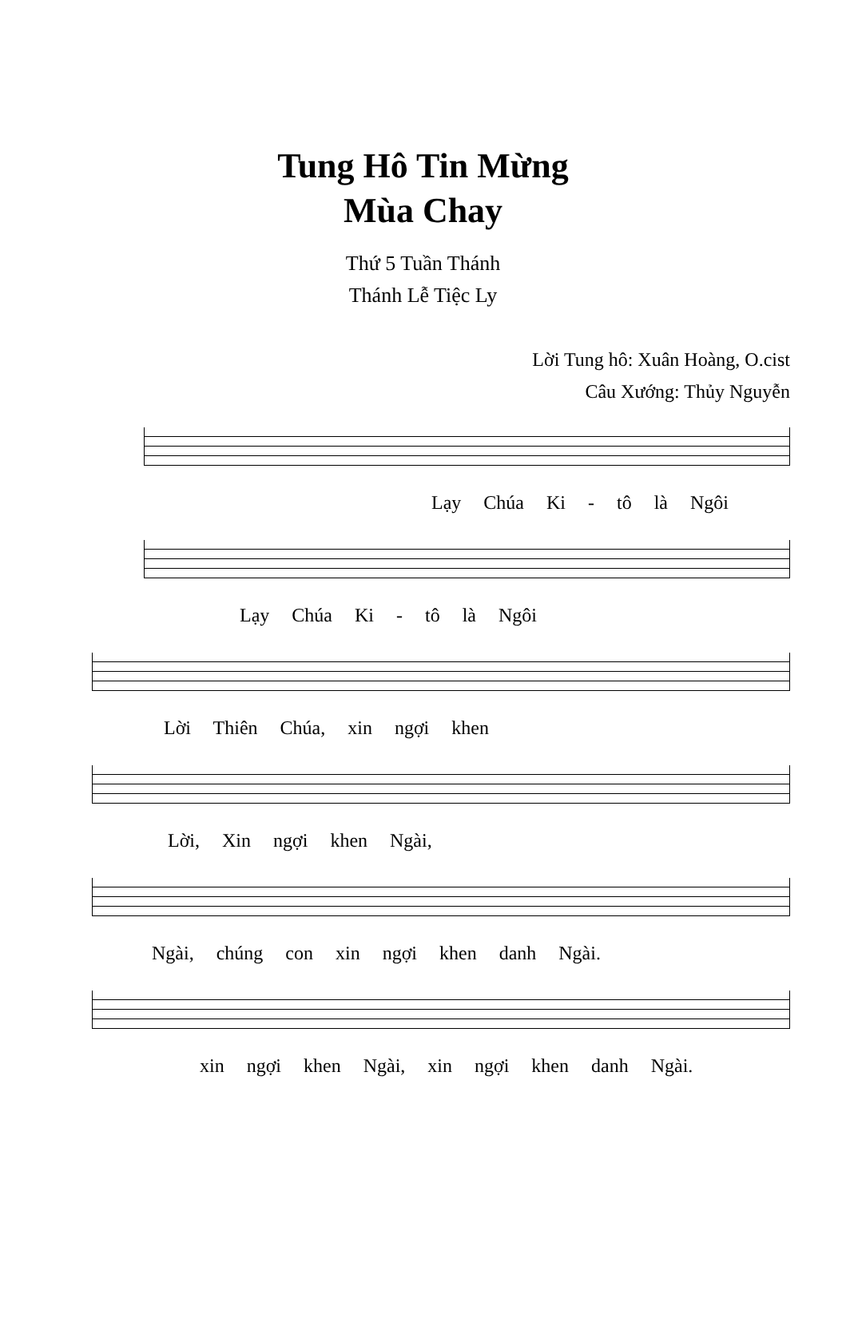Tung Hô Tin Mừng
Mùa Chay
Thứ 5 Tuần Thánh
Thánh Lễ Tiệc Ly
Lời Tung hô: Xuân Hoàng, O.cist
Câu Xướng: Thủy Nguyễn
Lạy Chúa Ki - tô là Ngôi
Lạy Chúa Ki - tô là Ngôi
Lời Thiên Chúa, xin ngợi khen
Lời, Xin ngợi khen Ngài,
Ngài, chúng con xin ngợi khen danh Ngài.
xin ngợi khen Ngài, xin ngợi khen danh Ngài.